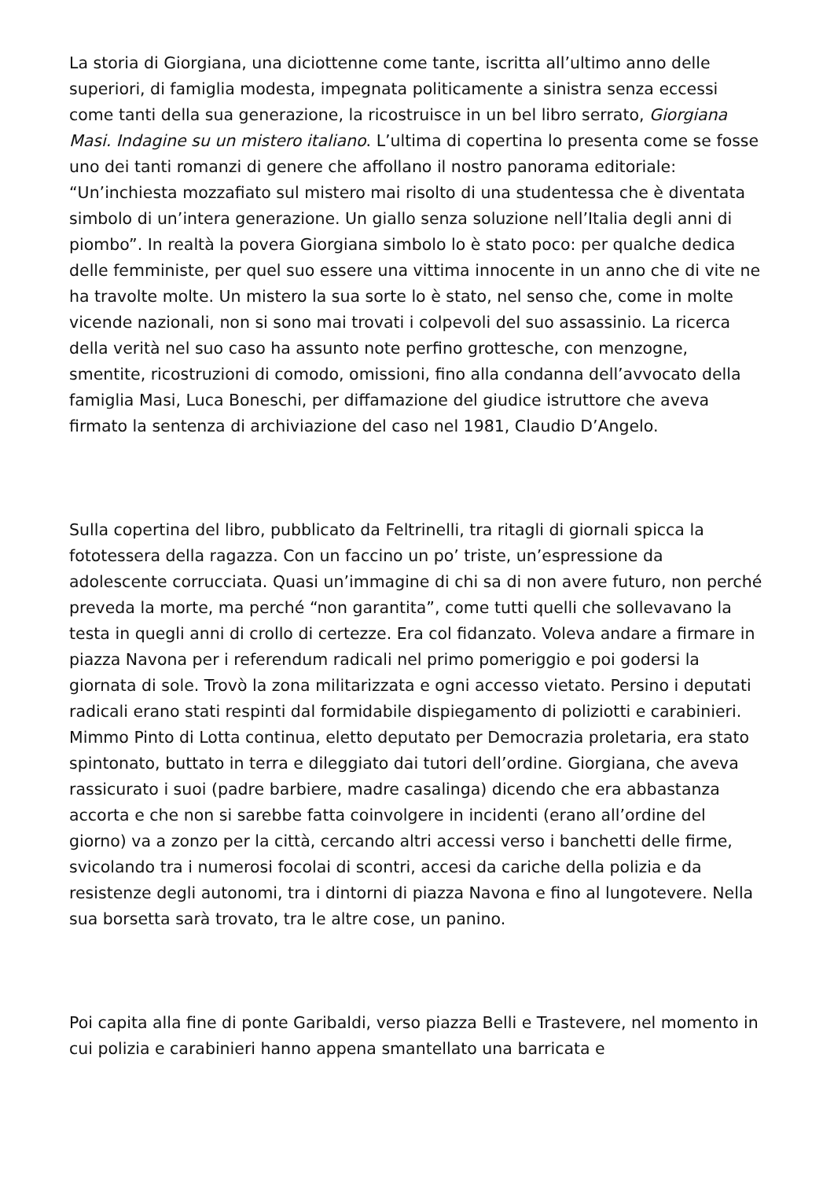La storia di Giorgiana, una diciottenne come tante, iscritta all’ultimo anno delle superiori, di famiglia modesta, impegnata politicamente a sinistra senza eccessi come tanti della sua generazione, la ricostruisce in un bel libro serrato, Giorgiana Masi. Indagine su un mistero italiano. L’ultima di copertina lo presenta come se fosse uno dei tanti romanzi di genere che affollano il nostro panorama editoriale: “Un’inchiesta mozzafiato sul mistero mai risolto di una studentessa che è diventata simbolo di un’intera generazione. Un giallo senza soluzione nell’Italia degli anni di piombo”. In realtà la povera Giorgiana simbolo lo è stato poco: per qualche dedica delle femministe, per quel suo essere una vittima innocente in un anno che di vite ne ha travolte molte. Un mistero la sua sorte lo è stato, nel senso che, come in molte vicende nazionali, non si sono mai trovati i colpevoli del suo assassinio. La ricerca della verità nel suo caso ha assunto note perfino grottesche, con menzogne, smentite, ricostruzioni di comodo, omissioni, fino alla condanna dell’avvocato della famiglia Masi, Luca Boneschi, per diffamazione del giudice istruttore che aveva firmato la sentenza di archiviazione del caso nel 1981, Claudio D’Angelo.
Sulla copertina del libro, pubblicato da Feltrinelli, tra ritagli di giornali spicca la fototessera della ragazza. Con un faccino un po’ triste, un’espressione da adolescente corrucciata. Quasi un’immagine di chi sa di non avere futuro, non perché preveda la morte, ma perché “non garantita”, come tutti quelli che sollevavano la testa in quegli anni di crollo di certezze. Era col fidanzato. Voleva andare a firmare in piazza Navona per i referendum radicali nel primo pomeriggio e poi godersi la giornata di sole. Trovò la zona militarizzata e ogni accesso vietato. Persino i deputati radicali erano stati respinti dal formidabile dispiegamento di poliziotti e carabinieri. Mimmo Pinto di Lotta continua, eletto deputato per Democrazia proletaria, era stato spintonato, buttato in terra e dileggiato dai tutori dell’ordine. Giorgiana, che aveva rassicurato i suoi (padre barbiere, madre casalinga) dicendo che era abbastanza accorta e che non si sarebbe fatta coinvolgere in incidenti (erano all’ordine del giorno) va a zonzo per la città, cercando altri accessi verso i banchetti delle firme, svicolando tra i numerosi focolai di scontri, accesi da cariche della polizia e da resistenze degli autonomi, tra i dintorni di piazza Navona e fino al lungotevere. Nella sua borsetta sarà trovato, tra le altre cose, un panino.
Poi capita alla fine di ponte Garibaldi, verso piazza Belli e Trastevere, nel momento in cui polizia e carabinieri hanno appena smantellato una barricata e